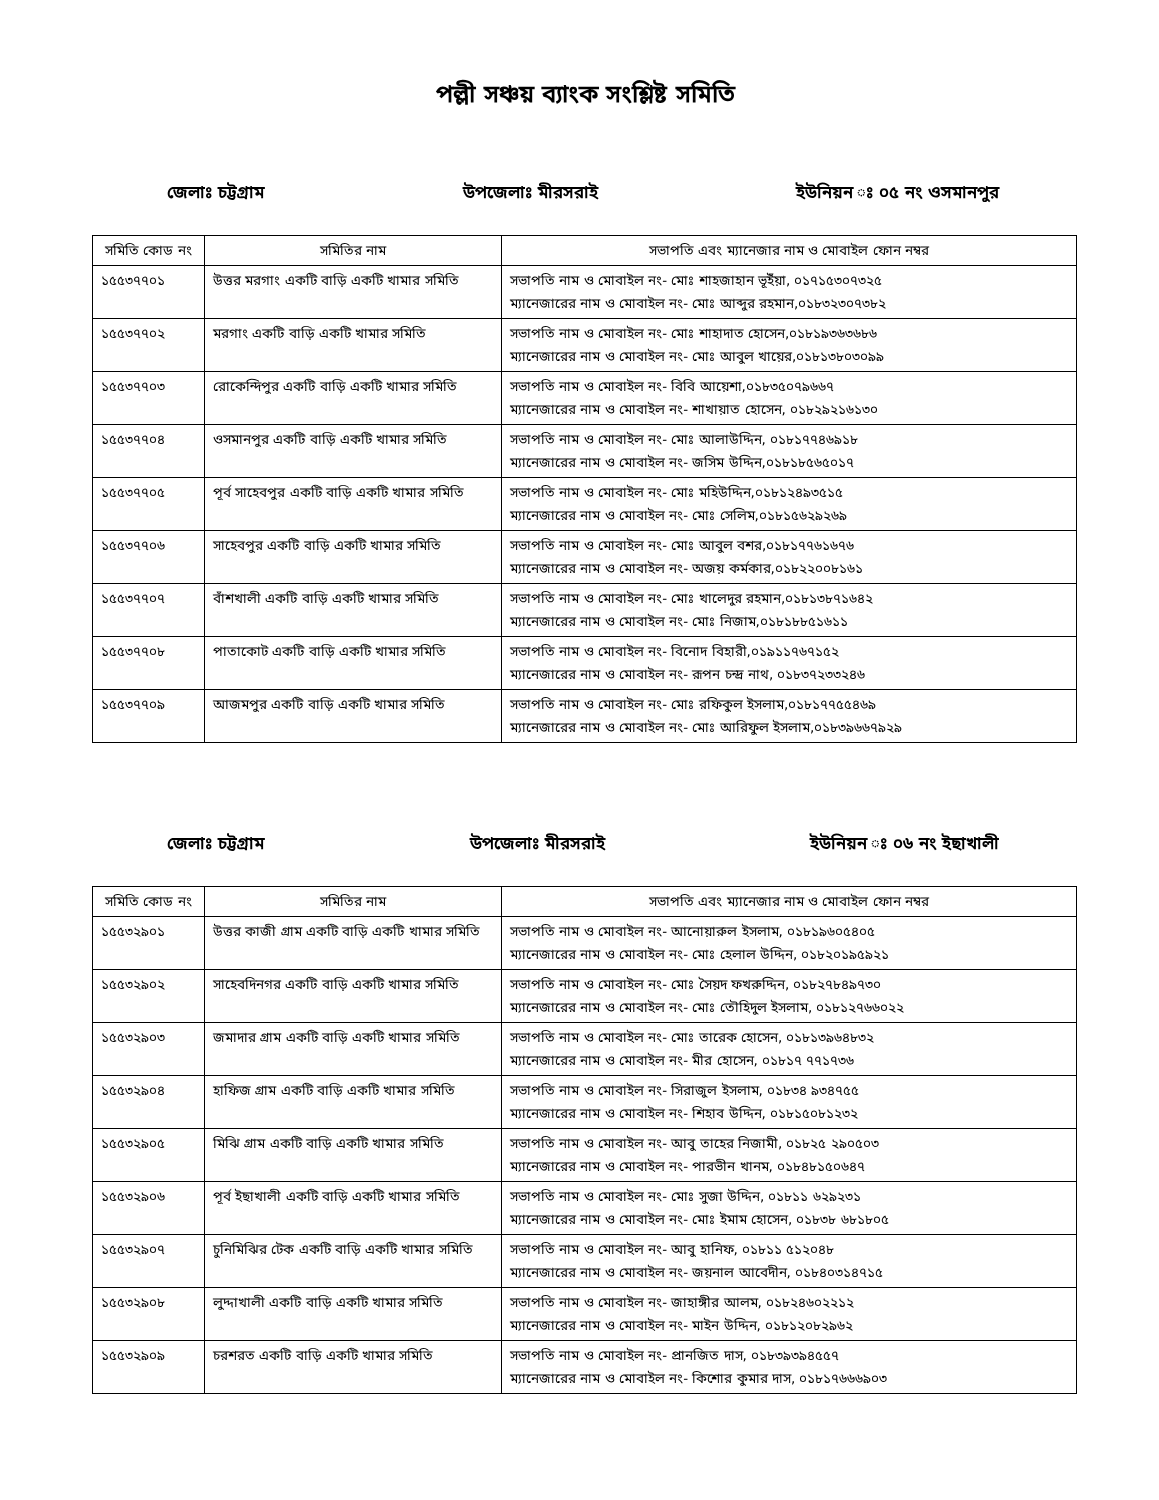পল্লী সঞ্চয় ব্যাংক সংশ্লিষ্ট সমিতি
জেলাঃ চট্টগ্রাম উপজেলাঃ মীরসরাই ইউনিয়ন ঃ ০৫ নং ওসমানপুর
| সমিতি কোড নং | সমিতির নাম | সভাপতি এবং ম্যানেজার নাম ও মোবাইল ফোন নম্বর |
| --- | --- | --- |
| ১৫৫৩৭৭০১ | উত্তর মরগাং একটি বাড়ি একটি খামার সমিতি | সভাপতি নাম ও মোবাইল নং- মোঃ শাহজাহান ভূইঁয়া, ০১৭১৫৩০৭৩২৫ ম্যানেজারের নাম ও মোবাইল নং- মোঃ আব্দুর রহমান,০১৮৩২৩০৭৩৮২ |
| ১৫৫৩৭৭০২ | মরগাং একটি বাড়ি একটি খামার সমিতি | সভাপতি নাম ও মোবাইল নং- মোঃ শাহাদাত হোসেন,০১৮১৯৩৬৩৬৮৬ ম্যানেজারের নাম ও মোবাইল নং- মোঃ আবুল খায়ের,০১৮১৩৮০৩০৯৯ |
| ১৫৫৩৭৭০৩ | রোকেন্দিপুর একটি বাড়ি একটি খামার সমিতি | সভাপতি নাম ও মোবাইল নং- বিবি আয়েশা,০১৮৩৫০৭৯৬৬৭ ম্যানেজারের নাম ও মোবাইল নং- শাখায়াত হোসেন, ০১৮২৯২১৬১৩০ |
| ১৫৫৩৭৭০৪ | ওসমানপুর একটি বাড়ি একটি খামার সমিতি | সভাপতি নাম ও মোবাইল নং- মোঃ আলাউদ্দিন, ০১৮১৭৭৪৬৯১৮ ম্যানেজারের নাম ও মোবাইল নং- জসিম উদ্দিন,০১৮১৮৫৬৫০১৭ |
| ১৫৫৩৭৭০৫ | পূর্ব সাহেবপুর একটি বাড়ি একটি খামার সমিতি | সভাপতি নাম ও মোবাইল নং- মোঃ মহিউদ্দিন,০১৮১২৪৯৩৫১৫ ম্যানেজারের নাম ও মোবাইল নং- মোঃ সেলিম,০১৮১৫৬২৯২৬৯ |
| ১৫৫৩৭৭০৬ | সাহেবপুর একটি বাড়ি একটি খামার সমিতি | সভাপতি নাম ও মোবাইল নং- মোঃ আবুল বশর,০১৮১৭৭৬১৬৭৬ ম্যানেজারের নাম ও মোবাইল নং- অজয় কর্মকার,০১৮২২০০৮১৬১ |
| ১৫৫৩৭৭০৭ | বাঁশখালী একটি বাড়ি একটি খামার সমিতি | সভাপতি নাম ও মোবাইল নং- মোঃ খালেদুর রহমান,০১৮১৩৮৭১৬৪২ ম্যানেজারের নাম ও মোবাইল নং- মোঃ নিজাম,০১৮১৮৮৫১৬১১ |
| ১৫৫৩৭৭০৮ | পাতাকোট একটি বাড়ি একটি খামার সমিতি | সভাপতি নাম ও মোবাইল নং- বিনোদ বিহারী,০১৯১১৭৬৭১৫২ ম্যানেজারের নাম ও মোবাইল নং- রূপন চন্দ্র নাথ, ০১৮৩৭২৩৩২৪৬ |
| ১৫৫৩৭৭০৯ | আজমপুর একটি বাড়ি একটি খামার সমিতি | সভাপতি নাম ও মোবাইল নং- মোঃ রফিকুল ইসলাম,০১৮১৭৭৫৫৪৬৯ ম্যানেজারের নাম ও মোবাইল নং- মোঃ আরিফুল ইসলাম,০১৮৩৯৬৬৭৯২৯ |
জেলাঃ চট্টগ্রাম উপজেলাঃ মীরসরাই ইউনিয়ন ঃ ০৬ নং ইছাখালী
| সমিতি কোড নং | সমিতির নাম | সভাপতি এবং ম্যানেজার নাম ও মোবাইল ফোন নম্বর |
| --- | --- | --- |
| ১৫৫৩২৯০১ | উত্তর কাজী গ্রাম একটি বাড়ি একটি খামার সমিতি | সভাপতি নাম ও মোবাইল নং- আনোয়ারুল ইসলাম, ০১৮১৯৬০৫৪০৫ ম্যানেজারের নাম ও মোবাইল নং- মোঃ হেলাল উদ্দিন, ০১৮২০১৯৫৯২১ |
| ১৫৫৩২৯০২ | সাহেবদিনগর একটি বাড়ি একটি খামার সমিতি | সভাপতি নাম ও মোবাইল নং- মোঃ সৈয়দ ফখরুদ্দিন, ০১৮২৭৮৪৯৭৩০ ম্যানেজারের নাম ও মোবাইল নং- মোঃ তৌহিদুল ইসলাম, ০১৮১২৭৬৬০২২ |
| ১৫৫৩২৯০৩ | জমাদার গ্রাম একটি বাড়ি একটি খামার সমিতি | সভাপতি নাম ও মোবাইল নং- মোঃ তারেক হোসেন, ০১৮১৩৯৬৪৮৩২ ম্যানেজারের নাম ও মোবাইল নং- মীর হোসেন, ০১৮১৭ ৭৭১৭৩৬ |
| ১৫৫৩২৯০৪ | হাফিজ গ্রাম একটি বাড়ি একটি খামার সমিতি | সভাপতি নাম ও মোবাইল নং- সিরাজুল ইসলাম, ০১৮৩৪ ৯৩৪৭৫৫ ম্যানেজারের নাম ও মোবাইল নং- শিহাব উদ্দিন, ০১৮১৫০৮১২৩২ |
| ১৫৫৩২৯০৫ | মিঝি গ্রাম একটি বাড়ি একটি খামার সমিতি | সভাপতি নাম ও মোবাইল নং- আবু তাহের নিজামী, ০১৮২৫ ২৯০৫০৩ ম্যানেজারের নাম ও মোবাইল নং- পারভীন খানম, ০১৮৪৮১৫০৬৪৭ |
| ১৫৫৩২৯০৬ | পূর্ব ইছাখালী একটি বাড়ি একটি খামার সমিতি | সভাপতি নাম ও মোবাইল নং- মোঃ সুজা উদ্দিন, ০১৮১১ ৬২৯২৩১ ম্যানেজারের নাম ও মোবাইল নং- মোঃ ইমাম হোসেন, ০১৮৩৮ ৬৮১৮০৫ |
| ১৫৫৩২৯০৭ | চুনিমিঝির টেক একটি বাড়ি একটি খামার সমিতি | সভাপতি নাম ও মোবাইল নং- আবু হানিফ, ০১৮১১ ৫১২০৪৮ ম্যানেজারের নাম ও মোবাইল নং- জয়নাল আবেদীন, ০১৮৪০৩১৪৭১৫ |
| ১৫৫৩২৯০৮ | লুদ্দাখালী একটি বাড়ি একটি খামার সমিতি | সভাপতি নাম ও মোবাইল নং- জাহাঙ্গীর আলম, ০১৮২৪৬০২২১২ ম্যানেজারের নাম ও মোবাইল নং- মাইন উদ্দিন, ০১৮১২০৮২৯৬২ |
| ১৫৫৩২৯০৯ | চরশরত একটি বাড়ি একটি খামার সমিতি | সভাপতি নাম ও মোবাইল নং- প্রানজিত দাস, ০১৮৩৯৩৯৪৫৫৭ ম্যানেজারের নাম ও মোবাইল নং- কিশোর কুমার দাস, ০১৮১৭৬৬৬৯০৩ |